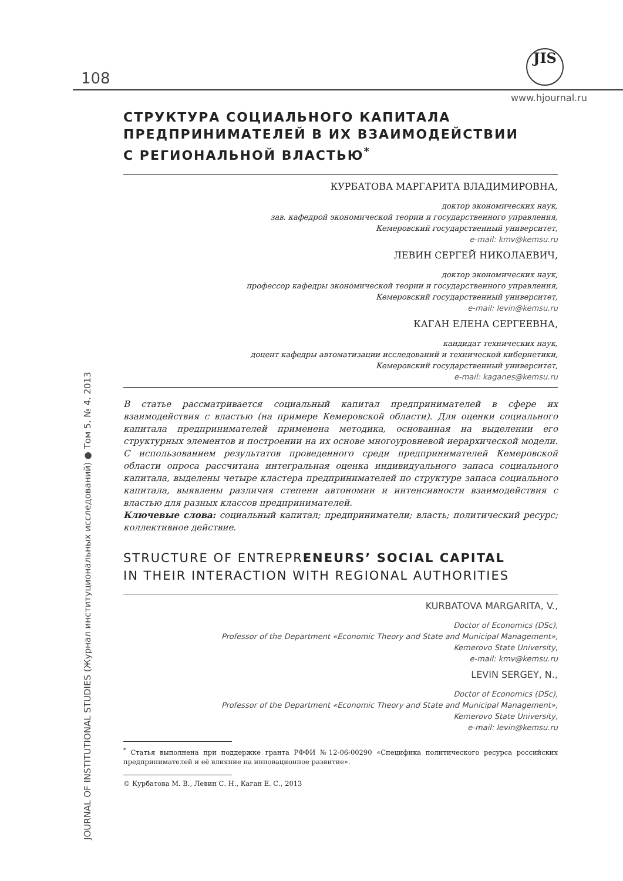108
JIS
www.hjournal.ru
JOURNAL OF INSTITUTIONAL STUDIES (Журнал институциональных исследований) ● Том 5, № 4. 2013
СТРУКТУРА СОЦИАЛЬНОГО КАПИТАЛА
ПРЕДПРИНИМАТЕЛЕЙ В ИХ ВЗАИМОДЕЙСТВИИ
С РЕГИОНАЛЬНОЙ ВЛАСТЬЮ<sup>*</sup>
КУРБАТОВА МАРГАРИТА ВЛАДИМИРОВНА,
доктор экономических наук,
зав. кафедрой экономической теории и государственного управления,
Кемеровский государственный университет,
e-mail: kmv@kemsu.ru
ЛЕВИН СЕРГЕЙ НИКОЛАЕВИЧ,
доктор экономических наук,
профессор кафедры экономической теории и государственного управления,
Кемеровский государственный университет,
e-mail: levin@kemsu.ru
КАГАН ЕЛЕНА СЕРГЕЕВНА,
кандидат технических наук,
доцент кафедры автоматизации исследований и технической кибернетики,
Кемеровский государственный университет,
e-mail: kaganes@kemsu.ru
В статье рассматривается социальный капитал предпринимателей в сфере их взаимодействия с властью (на примере Кемеровской области). Для оценки социального капитала предпринимателей применена методика, основанная на выделении его структурных элементов и построении на их основе многоуровневой иерархической модели. С использованием результатов проведенного среди предпринимателей Кемеровской области опроса рассчитана интегральная оценка индивидуального запаса социального капитала, выделены четыре кластера предпринимателей по структуре запаса социального капитала, выявлены различия степени автономии и интенсивности взаимодействия с властью для разных классов предпринимателей.
Ключевые слова: социальный капитал; предприниматели; власть; политический ресурс; коллективное действие.
STRUCTURE OF ENTREPRENEURS’ SOCIAL CAPITAL
IN THEIR INTERACTION WITH REGIONAL AUTHORITIES
KURBATOVA MARGARITA, V.,
Doctor of Economics (DSc),
Professor of the Department «Economic Theory and State and Municipal Management»,
Kemerovo State University,
e-mail: kmv@kemsu.ru
LEVIN SERGEY, N.,
Doctor of Economics (DSc),
Professor of the Department «Economic Theory and State and Municipal Management»,
Kemerovo State University,
e-mail: levin@kemsu.ru
<sup>*</sup> Статья выполнена при поддержке гранта РФФИ №12-06-00290 «Специфика политического ресурса российских предпринимателей и её влияние на инновационное развитие».
© Курбатова М. В., Левин С. Н., Каган Е. С., 2013